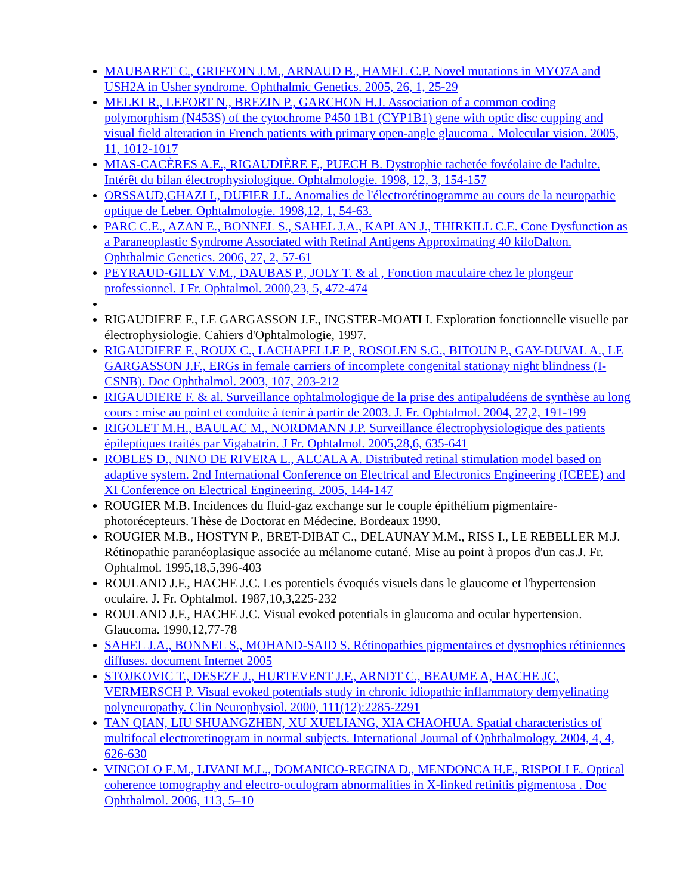MAUBARET C., GRIFFOIN J.M., ARNAUD B., HAMEL C.P. Novel mutations in MYO7A and USH2A in Usher syndrome. Ophthalmic Genetics. 2005, 26, 1, 25-29
MELKI R., LEFORT N., BREZIN P., GARCHON H.J. Association of a common coding polymorphism (N453S) of the cytochrome P450 1B1 (CYP1B1) gene with optic disc cupping and visual field alteration in French patients with primary open-angle glaucoma . Molecular vision. 2005, 11, 1012-1017
MIAS-CACÈRES A.E., RIGAUDIÈRE F., PUECH B. Dystrophie tachetée fovéolaire de l'adulte. Intérêt du bilan électrophysiologique. Ophtalmologie. 1998, 12, 3, 154-157
ORSSAUD,GHAZI I., DUFIER J.L. Anomalies de l'électrorétinogramme au cours de la neuropathie optique de Leber. Ophtalmologie. 1998,12, 1, 54-63.
PARC C.E., AZAN E., BONNEL S., SAHEL J.A., KAPLAN J., THIRKILL C.E. Cone Dysfunction as a Paraneoplastic Syndrome Associated with Retinal Antigens Approximating 40 kiloDalton. Ophthalmic Genetics. 2006, 27, 2, 57-61
PEYRAUD-GILLY V.M., DAUBAS P., JOLY T. & al , Fonction maculaire chez le plongeur professionnel. J Fr. Ophtalmol. 2000,23, 5, 472-474
RIGAUDIERE F., LE GARGASSON J.F., INGSTER-MOATI I. Exploration fonctionnelle visuelle par électrophysiologie. Cahiers d'Ophtalmologie, 1997.
RIGAUDIERE F., ROUX C., LACHAPELLE P., ROSOLEN S.G., BITOUN P., GAY-DUVAL A., LE GARGASSON J.F., ERGs in female carriers of incomplete congenital stationay night blindness (I-CSNB). Doc Ophthalmol. 2003, 107, 203-212
RIGAUDIERE F. & al. Surveillance ophtalmologique de la prise des antipaludéens de synthèse au long cours : mise au point et conduite à tenir à partir de 2003. J. Fr. Ophtalmol. 2004, 27,2, 191-199
RIGOLET M.H., BAULAC M., NORDMANN J.P. Surveillance électrophysiologique des patients épileptiques traités par Vigabatrin. J Fr. Ophtalmol. 2005,28,6, 635-641
ROBLES D., NINO DE RIVERA L., ALCALA A. Distributed retinal stimulation model based on adaptive system. 2nd International Conference on Electrical and Electronics Engineering (ICEEE) and XI Conference on Electrical Engineering. 2005, 144-147
ROUGIER M.B. Incidences du fluid-gaz exchange sur le couple épithélium pigmentaire-photorécepteurs. Thèse de Doctorat en Médecine. Bordeaux 1990.
ROUGIER M.B., HOSTYN P., BRET-DIBAT C., DELAUNAY M.M., RISS I., LE REBELLER M.J. Rétinopathie paranéoplasique associée au mélanome cutané. Mise au point à propos d'un cas.J. Fr. Ophtalmol. 1995,18,5,396-403
ROULAND J.F., HACHE J.C. Les potentiels évoqués visuels dans le glaucome et l'hypertension oculaire. J. Fr. Ophtalmol. 1987,10,3,225-232
ROULAND J.F., HACHE J.C. Visual evoked potentials in glaucoma and ocular hypertension. Glaucoma. 1990,12,77-78
SAHEL J.A., BONNEL S., MOHAND-SAID S. Rétinopathies pigmentaires et dystrophies rétiniennes diffuses. document Internet 2005
STOJKOVIC T., DESEZE J., HURTEVENT J.F., ARNDT C., BEAUME A, HACHE JC, VERMERSCH P. Visual evoked potentials study in chronic idiopathic inflammatory demyelinating polyneuropathy. Clin Neurophysiol. 2000, 111(12):2285-2291
TAN QIAN, LIU SHUANGZHEN, XU XUELIANG, XIA CHAOHUA. Spatial characteristics of multifocal electroretinogram in normal subjects. International Journal of Ophthalmology. 2004, 4, 4, 626-630
VINGOLO E.M., LIVANI M.L., DOMANICO-REGINA D., MENDONCA H.F., RISPOLI E. Optical coherence tomography and electro-oculogram abnormalities in X-linked retinitis pigmentosa . Doc Ophthalmol. 2006, 113, 5–10